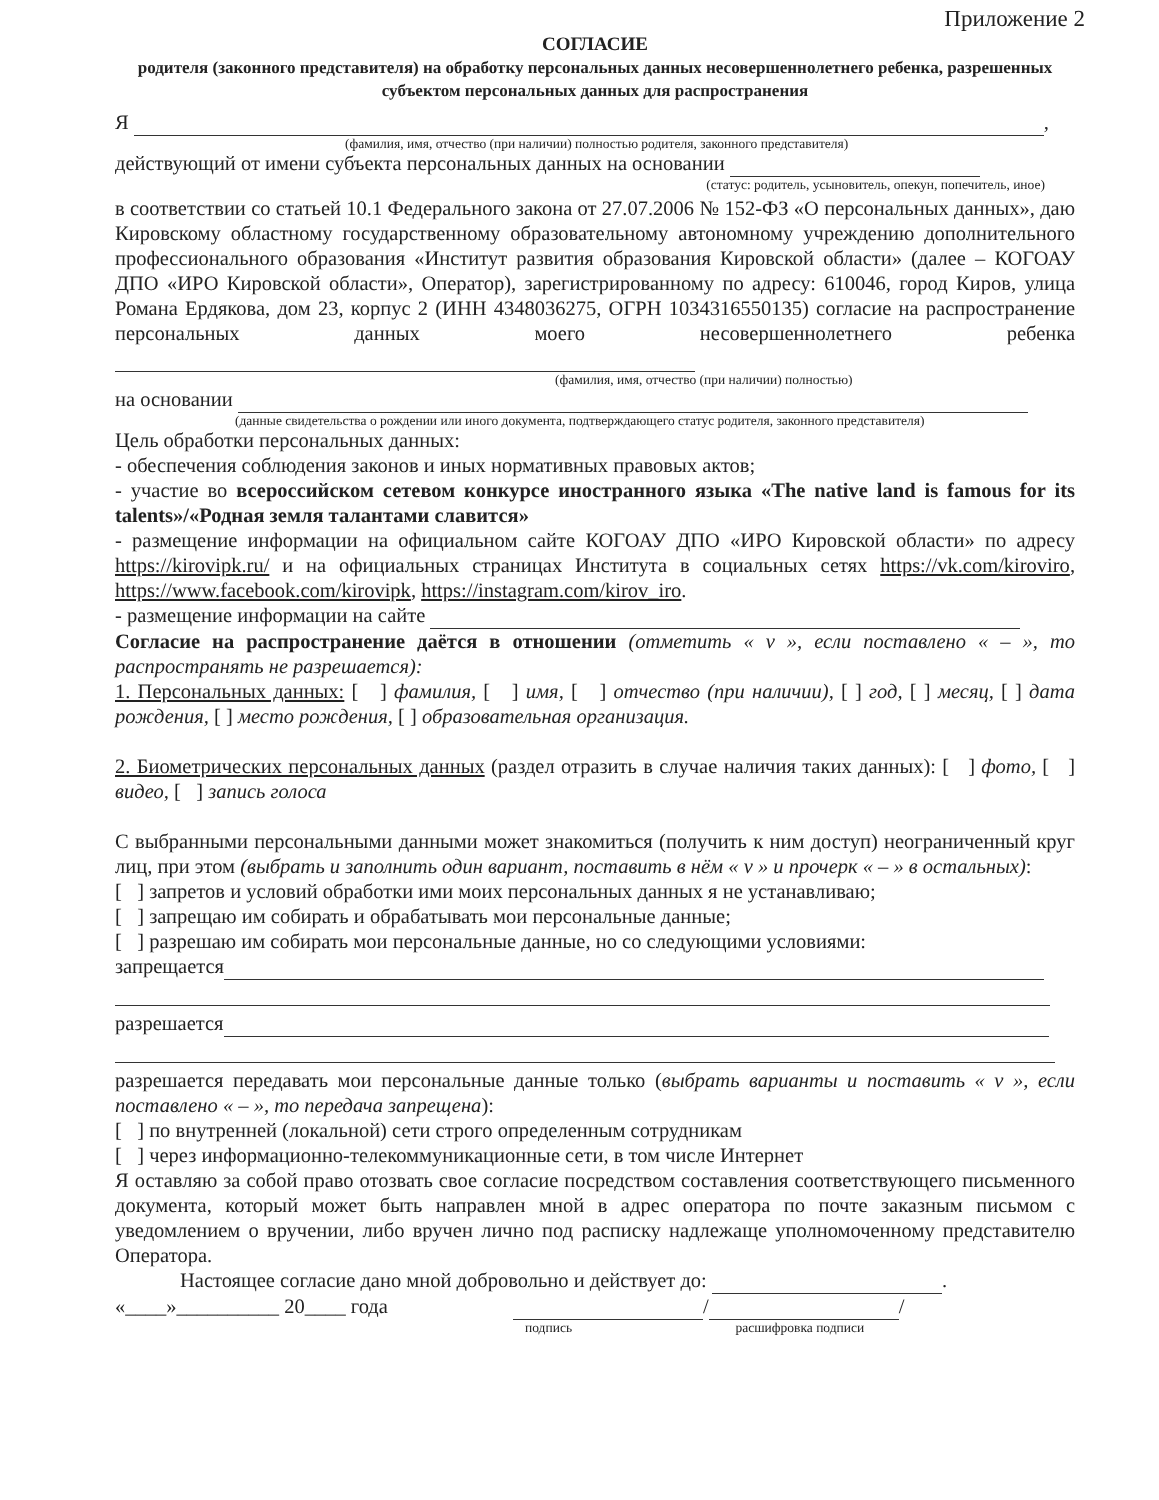Приложение 2
СОГЛАСИЕ
родителя (законного представителя) на обработку персональных данных несовершеннолетнего ребенка, разрешенных субъектом персональных данных для распространения
Я ,
(фамилия, имя, отчество (при наличии) полностью родителя, законного представителя)
действующий от имени субъекта персональных данных на основании
(статус: родитель, усыновитель, опекун, попечитель, иное)
в соответствии со статьей 10.1 Федерального закона от 27.07.2006 № 152-ФЗ «О персональных данных», даю Кировскому областному государственному образовательному автономному учреждению дополнительного профессионального образования «Институт развития образования Кировской области» (далее – КОГОАУ ДПО «ИРО Кировской области», Оператор), зарегистрированному по адресу: 610046, город Киров, улица Романа Ердякова, дом 23, корпус 2 (ИНН 4348036275, ОГРН 1034316550135) согласие на распространение персональных данных моего несовершеннолетнего ребенка
(фамилия, имя, отчество (при наличии) полностью)
на основании
(данные свидетельства о рождении или иного документа, подтверждающего статус родителя, законного представителя)
Цель обработки персональных данных:
- обеспечения соблюдения законов и иных нормативных правовых актов;
- участие во всероссийском сетевом конкурсе иностранного языка «The native land is famous for its talents»/«Родная земля талантами славится»
- размещение информации на официальном сайте КОГОАУ ДПО «ИРО Кировской области» по адресу https://kirovipk.ru/ и на официальных страницах Института в социальных сетях https://vk.com/kiroviro, https://www.facebook.com/kirovipk, https://instagram.com/kirov_iro.
- размещение информации на сайте
Согласие на распространение даётся в отношении (отметить « v », если поставлено « – », то распространять не разрешается):
1. Персональных данных: [ ] фамилия, [ ] имя, [ ] отчество (при наличии), [ ] год, [ ] месяц, [ ] дата рождения, [ ] место рождения, [ ] образовательная организация.
2. Биометрических персональных данных (раздел отразить в случае наличия таких данных): [ ] фото, [ ] видео, [ ] запись голоса
С выбранными персональными данными может знакомиться (получить к ним доступ) неограниченный круг лиц, при этом (выбрать и заполнить один вариант, поставить в нём « v » и прочерк « – » в остальных):
[ ] запретов и условий обработки ими моих персональных данных я не устанавливаю;
[ ] запрещаю им собирать и обрабатывать мои персональные данные;
[ ] разрешаю им собирать мои персональные данные, но со следующими условиями:
запрещается
разрешается
разрешается передавать мои персональные данные только (выбрать варианты и поставить « v », если поставлено « – », то передача запрещена):
[ ] по внутренней (локальной) сети строго определенным сотрудникам
[ ] через информационно-телекоммуникационные сети, в том числе Интернет
Я оставляю за собой право отозвать свое согласие посредством составления соответствующего письменного документа, который может быть направлен мной в адрес оператора по почте заказным письмом с уведомлением о вручении, либо вручен лично под расписку надлежаще уполномоченному представителю Оператора.
Настоящее согласие дано мной добровольно и действует до: .
«____»__________ 20____ года / /
подпись расшифровка подписи